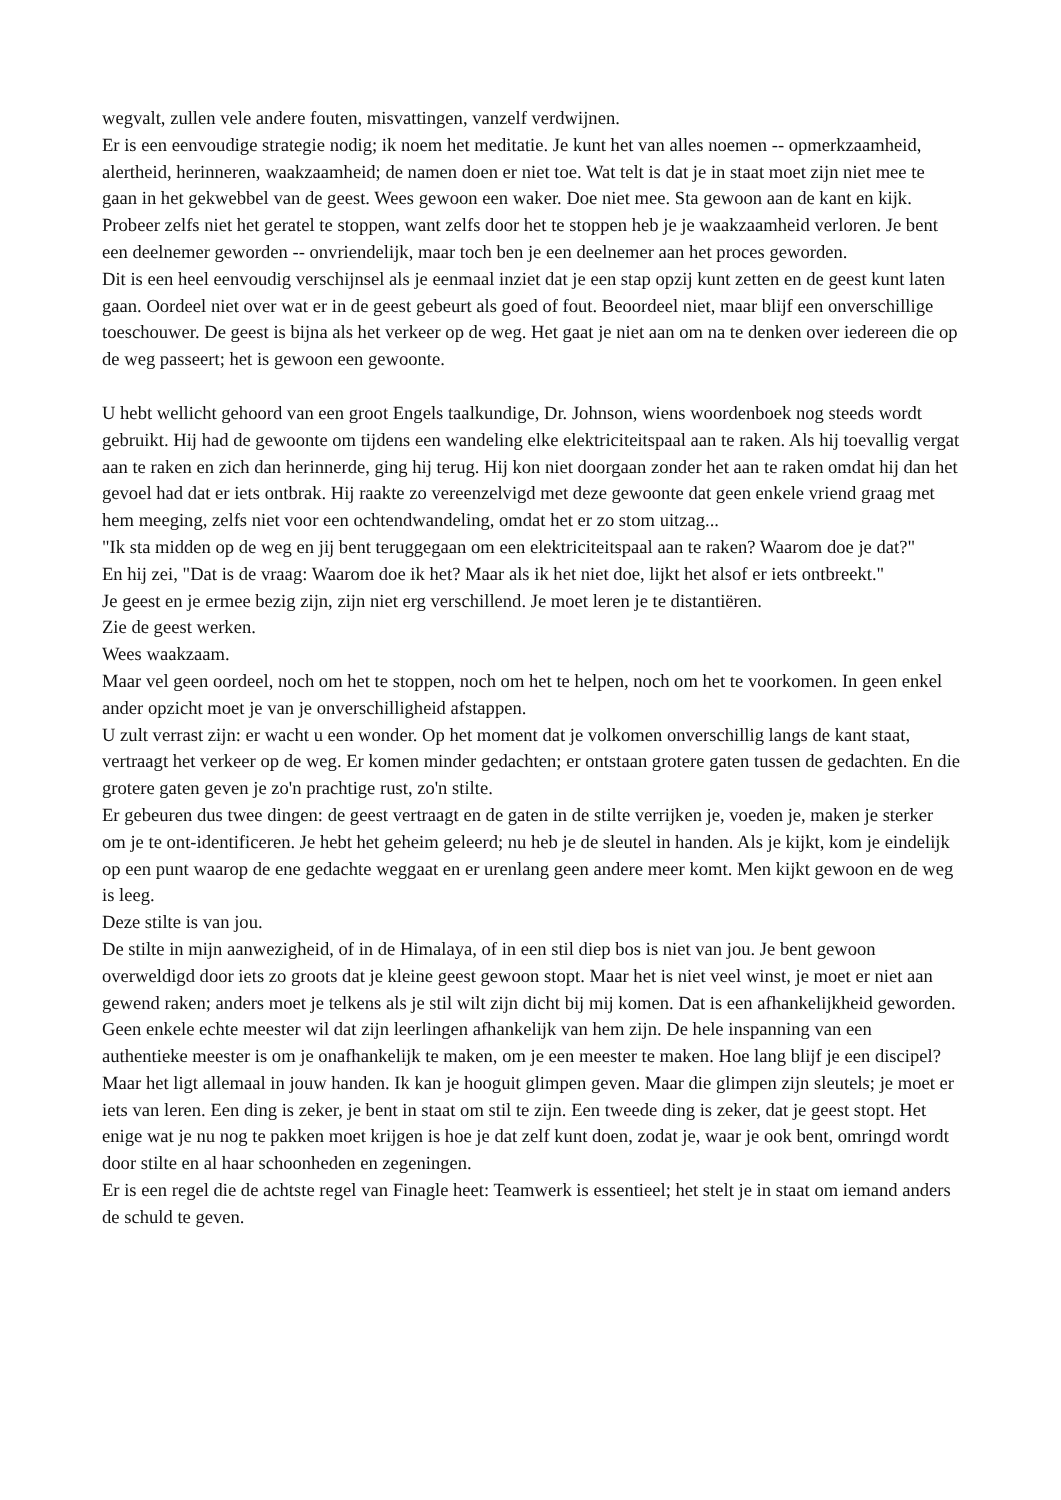wegvalt, zullen vele andere fouten, misvattingen, vanzelf verdwijnen.
Er is een eenvoudige strategie nodig; ik noem het meditatie. Je kunt het van alles noemen -- opmerkzaamheid, alertheid, herinneren, waakzaamheid; de namen doen er niet toe. Wat telt is dat je in staat moet zijn niet mee te gaan in het gekwebbel van de geest. Wees gewoon een waker. Doe niet mee. Sta gewoon aan de kant en kijk. Probeer zelfs niet het geratel te stoppen, want zelfs door het te stoppen heb je je waakzaamheid verloren. Je bent een deelnemer geworden -- onvriendelijk, maar toch ben je een deelnemer aan het proces geworden.
Dit is een heel eenvoudig verschijnsel als je eenmaal inziet dat je een stap opzij kunt zetten en de geest kunt laten gaan. Oordeel niet over wat er in de geest gebeurt als goed of fout. Beoordeel niet, maar blijf een onverschillige toeschouwer. De geest is bijna als het verkeer op de weg. Het gaat je niet aan om na te denken over iedereen die op de weg passeert; het is gewoon een gewoonte.
U hebt wellicht gehoord van een groot Engels taalkundige, Dr. Johnson, wiens woordenboek nog steeds wordt gebruikt. Hij had de gewoonte om tijdens een wandeling elke elektriciteitspaal aan te raken. Als hij toevallig vergat aan te raken en zich dan herinnerde, ging hij terug. Hij kon niet doorgaan zonder het aan te raken omdat hij dan het gevoel had dat er iets ontbrak. Hij raakte zo vereenzelvigd met deze gewoonte dat geen enkele vriend graag met hem meeging, zelfs niet voor een ochtendwandeling, omdat het er zo stom uitzag...
"Ik sta midden op de weg en jij bent teruggegaan om een elektriciteitspaal aan te raken? Waarom doe je dat?"
En hij zei, "Dat is de vraag: Waarom doe ik het? Maar als ik het niet doe, lijkt het alsof er iets ontbreekt."
Je geest en je ermee bezig zijn, zijn niet erg verschillend. Je moet leren je te distantiëren.
Zie de geest werken.
Wees waakzaam.
Maar vel geen oordeel, noch om het te stoppen, noch om het te helpen, noch om het te voorkomen. In geen enkel ander opzicht moet je van je onverschilligheid afstappen.
U zult verrast zijn: er wacht u een wonder. Op het moment dat je volkomen onverschillig langs de kant staat, vertraagt het verkeer op de weg. Er komen minder gedachten; er ontstaan grotere gaten tussen de gedachten. En die grotere gaten geven je zo'n prachtige rust, zo'n stilte.
Er gebeuren dus twee dingen: de geest vertraagt en de gaten in de stilte verrijken je, voeden je, maken je sterker om je te ont-identificeren. Je hebt het geheim geleerd; nu heb je de sleutel in handen. Als je kijkt, kom je eindelijk op een punt waarop de ene gedachte weggaat en er urenlang geen andere meer komt. Men kijkt gewoon en de weg is leeg.
Deze stilte is van jou.
De stilte in mijn aanwezigheid, of in de Himalaya, of in een stil diep bos is niet van jou. Je bent gewoon overweldigd door iets zo groots dat je kleine geest gewoon stopt. Maar het is niet veel winst, je moet er niet aan gewend raken; anders moet je telkens als je stil wilt zijn dicht bij mij komen. Dat is een afhankelijkheid geworden.
Geen enkele echte meester wil dat zijn leerlingen afhankelijk van hem zijn. De hele inspanning van een authentieke meester is om je onafhankelijk te maken, om je een meester te maken. Hoe lang blijf je een discipel?
Maar het ligt allemaal in jouw handen. Ik kan je hooguit glimpen geven. Maar die glimpen zijn sleutels; je moet er iets van leren. Een ding is zeker, je bent in staat om stil te zijn. Een tweede ding is zeker, dat je geest stopt. Het enige wat je nu nog te pakken moet krijgen is hoe je dat zelf kunt doen, zodat je, waar je ook bent, omringd wordt door stilte en al haar schoonheden en zegeningen.
Er is een regel die de achtste regel van Finagle heet: Teamwerk is essentieel; het stelt je in staat om iemand anders de schuld te geven.